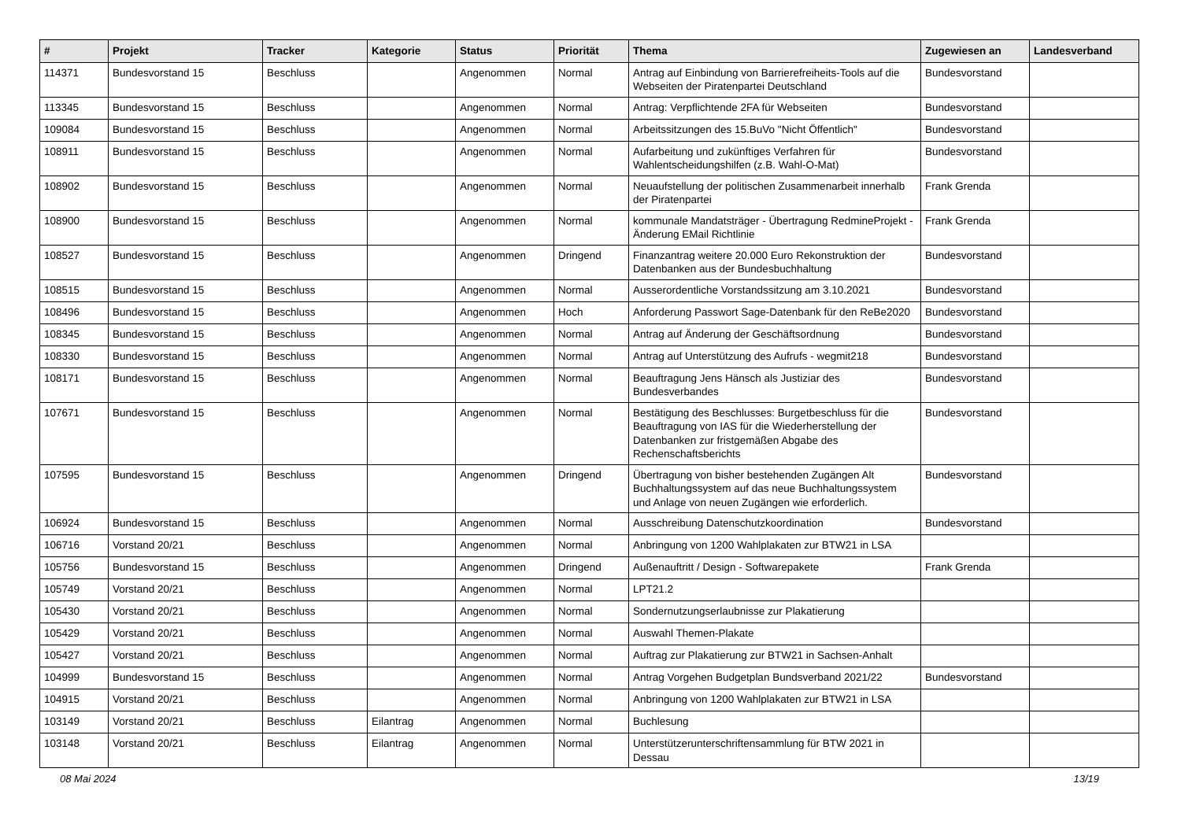| # | Projekt | Tracker | Kategorie | Status | Priorität | Thema | Zugewiesen an | Landesverband |
| --- | --- | --- | --- | --- | --- | --- | --- | --- |
| 114371 | Bundesvorstand 15 | Beschluss | | Angenommen | Normal | Antrag auf Einbindung von Barrierefreiheits-Tools auf die Webseiten der Piratenpartei Deutschland | Bundesvorstand | |
| 113345 | Bundesvorstand 15 | Beschluss | | Angenommen | Normal | Antrag: Verpflichtende 2FA für Webseiten | Bundesvorstand | |
| 109084 | Bundesvorstand 15 | Beschluss | | Angenommen | Normal | Arbeitssitzungen des 15.BuVo "Nicht Öffentlich" | Bundesvorstand | |
| 108911 | Bundesvorstand 15 | Beschluss | | Angenommen | Normal | Aufarbeitung und zukünftiges Verfahren für Wahlentscheidungshilfen (z.B. Wahl-O-Mat) | Bundesvorstand | |
| 108902 | Bundesvorstand 15 | Beschluss | | Angenommen | Normal | Neuaufstellung der politischen Zusammenarbeit innerhalb der Piratenpartei | Frank Grenda | |
| 108900 | Bundesvorstand 15 | Beschluss | | Angenommen | Normal | kommunale Mandatsträger - Übertragung RedmineProjekt - Änderung EMail Richtlinie | Frank Grenda | |
| 108527 | Bundesvorstand 15 | Beschluss | | Angenommen | Dringend | Finanzantrag weitere 20.000 Euro Rekonstruktion der Datenbanken aus der Bundesbuchhaltung | Bundesvorstand | |
| 108515 | Bundesvorstand 15 | Beschluss | | Angenommen | Normal | Ausserordentliche Vorstandssitzung am 3.10.2021 | Bundesvorstand | |
| 108496 | Bundesvorstand 15 | Beschluss | | Angenommen | Hoch | Anforderung Passwort Sage-Datenbank für den ReBe2020 | Bundesvorstand | |
| 108345 | Bundesvorstand 15 | Beschluss | | Angenommen | Normal | Antrag auf Änderung der Geschäftsordnung | Bundesvorstand | |
| 108330 | Bundesvorstand 15 | Beschluss | | Angenommen | Normal | Antrag auf Unterstützung des Aufrufs - wegmit218 | Bundesvorstand | |
| 108171 | Bundesvorstand 15 | Beschluss | | Angenommen | Normal | Beauftragung Jens Hänsch als Justiziar des Bundesverbandes | Bundesvorstand | |
| 107671 | Bundesvorstand 15 | Beschluss | | Angenommen | Normal | Bestätigung des Beschlusses: Burgetbeschluss für die Beauftragung von IAS für die Wiederherstellung der Datenbanken zur fristgemäßen Abgabe des Rechenschaftsberichts | Bundesvorstand | |
| 107595 | Bundesvorstand 15 | Beschluss | | Angenommen | Dringend | Übertragung von bisher bestehenden Zugängen Alt Buchhaltungssystem auf das neue Buchhaltungssystem und Anlage von neuen Zugängen wie erforderlich. | Bundesvorstand | |
| 106924 | Bundesvorstand 15 | Beschluss | | Angenommen | Normal | Ausschreibung Datenschutzkoordination | Bundesvorstand | |
| 106716 | Vorstand 20/21 | Beschluss | | Angenommen | Normal | Anbringung von 1200 Wahlplakaten zur BTW21 in LSA | | |
| 105756 | Bundesvorstand 15 | Beschluss | | Angenommen | Dringend | Außenauftritt / Design - Softwarepakete | Frank Grenda | |
| 105749 | Vorstand 20/21 | Beschluss | | Angenommen | Normal | LPT21.2 | | |
| 105430 | Vorstand 20/21 | Beschluss | | Angenommen | Normal | Sondernutzungserlaubnisse zur Plakatierung | | |
| 105429 | Vorstand 20/21 | Beschluss | | Angenommen | Normal | Auswahl Themen-Plakate | | |
| 105427 | Vorstand 20/21 | Beschluss | | Angenommen | Normal | Auftrag zur Plakatierung zur BTW21 in Sachsen-Anhalt | | |
| 104999 | Bundesvorstand 15 | Beschluss | | Angenommen | Normal | Antrag Vorgehen Budgetplan Bundsverband 2021/22 | Bundesvorstand | |
| 104915 | Vorstand 20/21 | Beschluss | | Angenommen | Normal | Anbringung von 1200 Wahlplakaten zur BTW21 in LSA | | |
| 103149 | Vorstand 20/21 | Beschluss | Eilantrag | Angenommen | Normal | Buchlesung | | |
| 103148 | Vorstand 20/21 | Beschluss | Eilantrag | Angenommen | Normal | Unterstützerunterschriftensammlung für BTW 2021 in Dessau | | |
08 Mai 2024 13/19